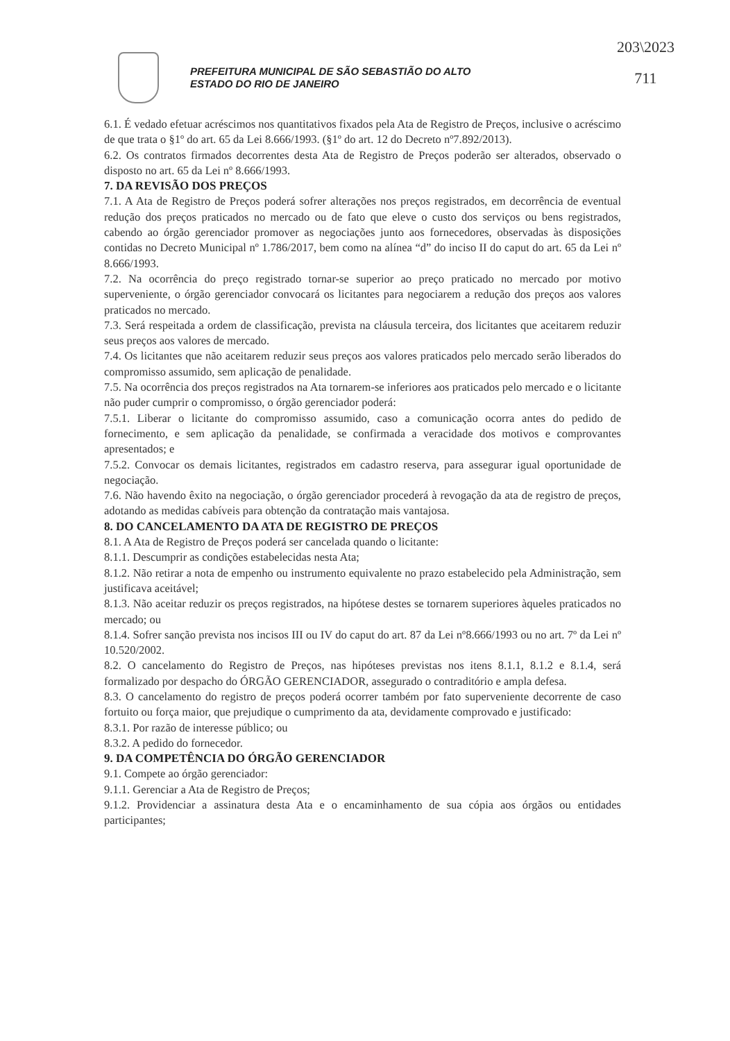203\2023
711
PREFEITURA MUNICIPAL DE SÃO SEBASTIÃO DO ALTO
ESTADO DO RIO DE JANEIRO
6.1. É vedado efetuar acréscimos nos quantitativos fixados pela Ata de Registro de Preços, inclusive o acréscimo de que trata o §1º do art. 65 da Lei 8.666/1993. (§1º do art. 12 do Decreto nº7.892/2013).
6.2. Os contratos firmados decorrentes desta Ata de Registro de Preços poderão ser alterados, observado o disposto no art. 65 da Lei nº 8.666/1993.
7. DA REVISÃO DOS PREÇOS
7.1. A Ata de Registro de Preços poderá sofrer alterações nos preços registrados, em decorrência de eventual redução dos preços praticados no mercado ou de fato que eleve o custo dos serviços ou bens registrados, cabendo ao órgão gerenciador promover as negociações junto aos fornecedores, observadas às disposições contidas no Decreto Municipal nº 1.786/2017, bem como na alínea “d” do inciso II do caput do art. 65 da Lei nº 8.666/1993.
7.2. Na ocorrência do preço registrado tornar-se superior ao preço praticado no mercado por motivo superveniente, o órgão gerenciador convocará os licitantes para negociarem a redução dos preços aos valores praticados no mercado.
7.3. Será respeitada a ordem de classificação, prevista na cláusula terceira, dos licitantes que aceitarem reduzir seus preços aos valores de mercado.
7.4. Os licitantes que não aceitarem reduzir seus preços aos valores praticados pelo mercado serão liberados do compromisso assumido, sem aplicação de penalidade.
7.5. Na ocorrência dos preços registrados na Ata tornarem-se inferiores aos praticados pelo mercado e o licitante não puder cumprir o compromisso, o órgão gerenciador poderá:
7.5.1. Liberar o licitante do compromisso assumido, caso a comunicação ocorra antes do pedido de fornecimento, e sem aplicação da penalidade, se confirmada a veracidade dos motivos e comprovantes apresentados; e
7.5.2. Convocar os demais licitantes, registrados em cadastro reserva, para assegurar igual oportunidade de negociação.
7.6. Não havendo êxito na negociação, o órgão gerenciador procederá à revogação da ata de registro de preços, adotando as medidas cabíveis para obtenção da contratação mais vantajosa.
8. DO CANCELAMENTO DA ATA DE REGISTRO DE PREÇOS
8.1. A Ata de Registro de Preços poderá ser cancelada quando o licitante:
8.1.1. Descumprir as condições estabelecidas nesta Ata;
8.1.2. Não retirar a nota de empenho ou instrumento equivalente no prazo estabelecido pela Administração, sem justificava aceitável;
8.1.3. Não aceitar reduzir os preços registrados, na hipótese destes se tornarem superiores àqueles praticados no mercado; ou
8.1.4. Sofrer sanção prevista nos incisos III ou IV do caput do art. 87 da Lei nº8.666/1993 ou no art. 7º da Lei nº 10.520/2002.
8.2. O cancelamento do Registro de Preços, nas hipóteses previstas nos itens 8.1.1, 8.1.2 e 8.1.4, será formalizado por despacho do ÓRGÃO GERENCIADOR, assegurado o contraditório e ampla defesa.
8.3. O cancelamento do registro de preços poderá ocorrer também por fato superveniente decorrente de caso fortuito ou força maior, que prejudique o cumprimento da ata, devidamente comprovado e justificado:
8.3.1. Por razão de interesse público; ou
8.3.2. A pedido do fornecedor.
9. DA COMPETÊNCIA DO ÓRGÃO GERENCIADOR
9.1. Compete ao órgão gerenciador:
9.1.1. Gerenciar a Ata de Registro de Preços;
9.1.2. Providenciar a assinatura desta Ata e o encaminhamento de sua cópia aos órgãos ou entidades participantes;